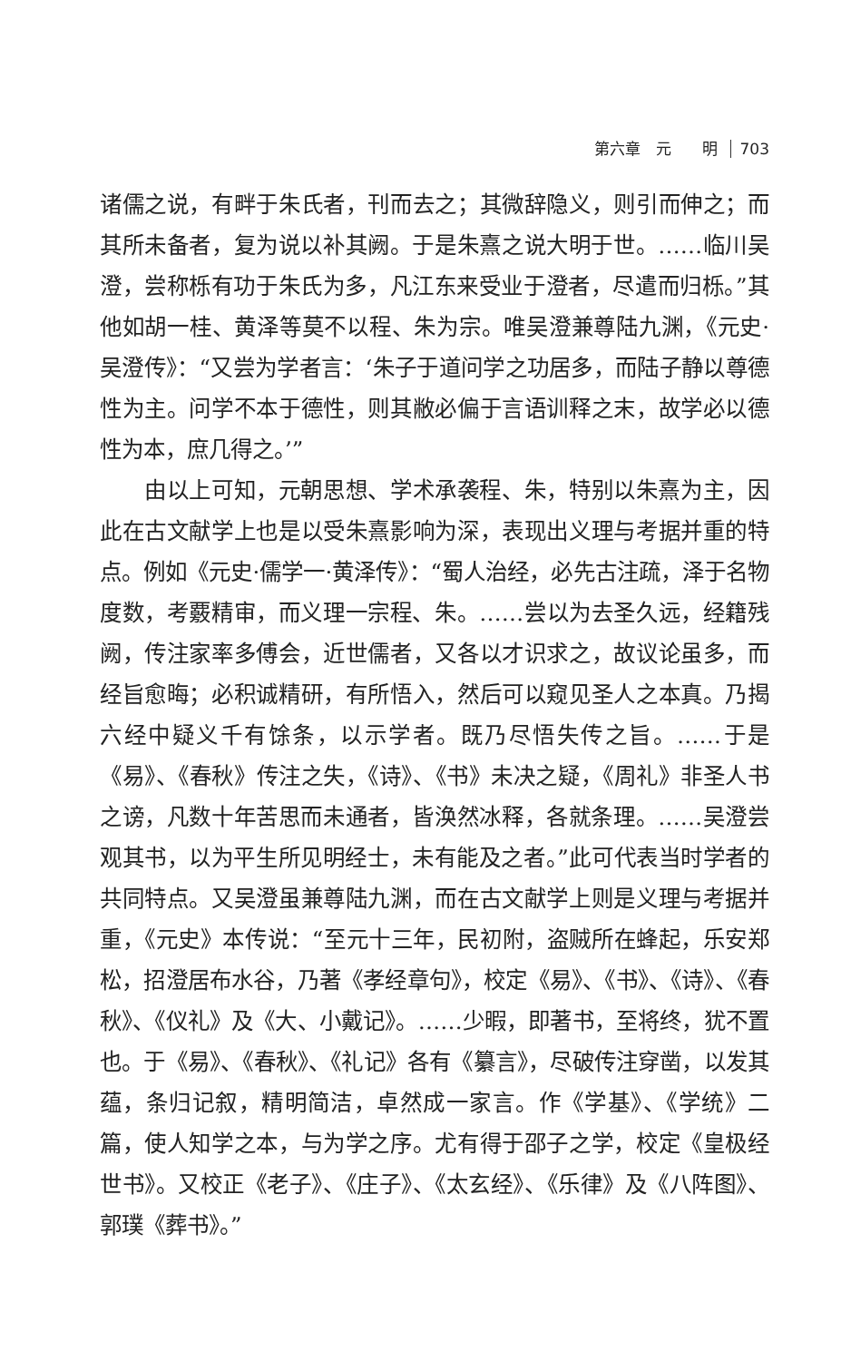第六章　元　　明 703
诸儒之说，有畔于朱氏者，刊而去之；其微辞隐义，则引而伸之；而其所未备者，复为说以补其阙。于是朱熹之说大明于世。……临川吴澄，尝称栎有功于朱氏为多，凡江东来受业于澄者，尽遣而归栎。”其他如胡一桂、黄泽等莫不以程、朱为宗。唯吴澄兼尊陆九渊，《元史·吴澄传》：“又尝为学者言：‘朱子于道问学之功居多，而陆子静以尊德性为主。问学不本于德性，则其敝必偏于言语训释之末，故学必以德性为本，庶几得之。’”
由以上可知，元朝思想、学术承袭程、朱，特别以朱熹为主，因此在古文献学上也是以受朱熹影响为深，表现出义理与考据并重的特点。例如《元史·儒学一·黄泽传》：“蜀人治经，必先古注疏，泽于名物度数，考覈精审，而义理一宗程、朱。……尝以为去圣久远，经籍残阙，传注家率多傅会，近世儒者，又各以才识求之，故议论虽多，而经旨愈晦；必积诚精研，有所悟入，然后可以窥见圣人之本真。乃揭六经中疑义千有馀条，以示学者。既乃尽悟失传之旨。……于是《易》、《春秋》传注之失，《诗》、《书》未决之疑，《周礼》非圣人书之谤，凡数十年苦思而未通者，皆涣然冰释，各就条理。……吴澄尝观其书，以为平生所见明经士，未有能及之者。”此可代表当时学者的共同特点。又吴澄虽兼尊陆九渊，而在古文献学上则是义理与考据并重，《元史》本传说：“至元十三年，民初附，盗贼所在蜂起，乐安郑松，招澄居布水谷，乃著《孝经章句》，校定《易》、《书》、《诗》、《春秋》、《仪礼》及《大、小戴记》。……少暇，即著书，至将终，犹不置也。于《易》、《春秋》、《礼记》各有《纂言》，尽破传注穿凿，以发其蕴，条归记叙，精明简洁，卓然成一家言。作《学基》、《学统》二篇，使人知学之本，与为学之序。尤有得于邵子之学，校定《皇极经世书》。又校正《老子》、《庄子》、《太玄经》、《乐律》及《八阵图》、郭璞《葬书》。”